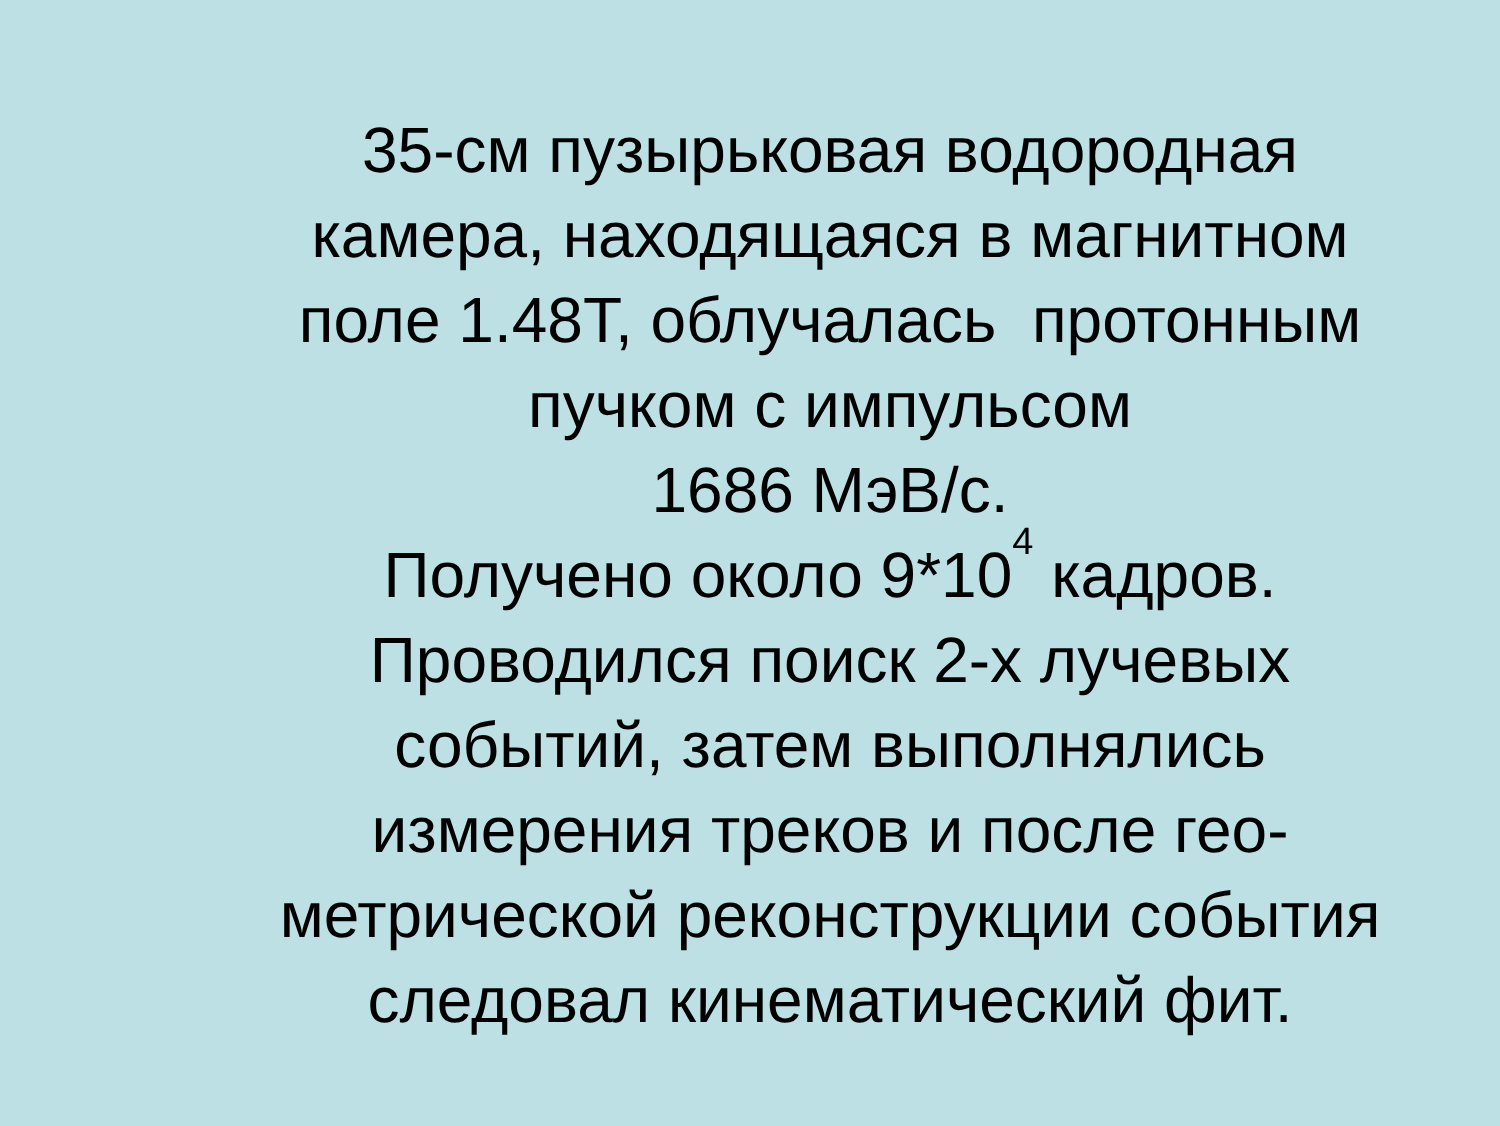35-см пузырьковая водородная
камера, находящаяся в магнитном
поле 1.48Т, облучалась протонным
пучком с импульсом
1686 МэВ/с.
Получено около 9*10<sup>4</sup> кадров.
Проводился поиск 2-х лучевых
событий, затем выполнялись
измерения треков и после гео-
метрической реконструкции события
следовал кинематический фит.